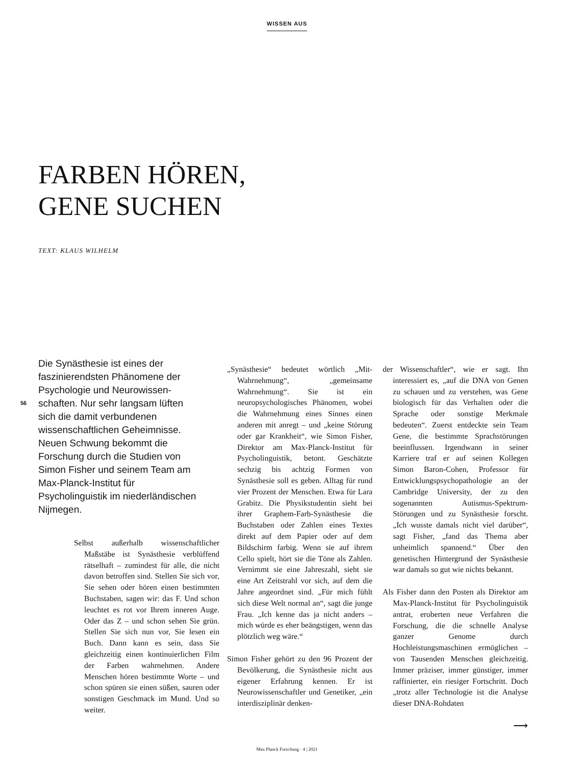WISSEN AUS
FARBEN HÖREN,
GENE SUCHEN
TEXT: KLAUS WILHELM
56
Die Synästhesie ist eines der faszinierendsten Phänomene der Psychologie und Neurowissen­schaften. Nur sehr langsam lüften sich die damit verbundenen wissenschaftlichen Geheimnisse. Neuen Schwung bekommt die Forschung durch die Studien von Simon Fisher und seinem Team am Max-Planck-Institut für Psycholinguistik im niederländi­schen Nijmegen.
Selbst außerhalb wissenschaftlicher Maßstäbe ist Synästhesie verblüffend rätselhaft – zumindest für alle, die nicht davon betroffen sind. Stellen Sie sich vor, Sie sehen oder hören einen bestimmten Buchstaben, sagen wir: das F. Und schon leuchtet es rot vor Ihrem inneren Auge. Oder das Z – und schon sehen Sie grün. Stellen Sie sich nun vor, Sie lesen ein Buch. Dann kann es sein, dass Sie gleichzeitig einen kontinuierlichen Film der Farben wahrnehmen. Andere Menschen hören bestimmte Worte – und schon spüren sie einen süßen, sauren oder sonstigen Geschmack im Mund. Und so weiter.
„Synästhesie“ bedeutet wörtlich „Mit-Wahrnehmung“, „gemeinsame Wahrnehmung“. Sie ist ein neuropsychologisches Phänomen, wobei die Wahrnehmung eines Sinnes einen anderen mit anregt – und „keine Störung oder gar Krankheit“, wie Simon Fisher, Direktor am Max-Planck-Institut für Psycholinguistik, betont. Geschätzte sechzig bis achtzig Formen von Synästhesie soll es geben. Alltag für rund vier Prozent der Menschen. Etwa für Lara Grabitz. Die Physikstudentin sieht bei ihrer Graphem-Farb-Synästhesie die Buchstaben oder Zahlen eines Textes direkt auf dem Papier oder auf dem Bildschirm farbig. Wenn sie auf ihrem Cello spielt, hört sie die Töne als Zahlen. Vernimmt sie eine Jahreszahl, sieht sie eine Art Zeitstrahl vor sich, auf dem die Jahre angeordnet sind. „Für mich fühlt sich diese Welt normal an“, sagt die junge Frau. „Ich kenne das ja nicht anders – mich würde es eher beängstigen, wenn das plötzlich weg wäre.“
Simon Fisher gehört zu den 96 Prozent der Bevölkerung, die Synästhesie nicht aus eigener Erfahrung kennen. Er ist Neurowissenschaftler und Genetiker, „ein interdisziplinär denken-
der Wissenschaftler“, wie er sagt. Ihn interessiert es, „auf die DNA von Genen zu schauen und zu verstehen, was Gene biologisch für das Verhalten oder die Sprache oder sonstige Merkmale bedeuten“. Zuerst entdeckte sein Team Gene, die bestimmte Sprachstörungen beeinflussen. Irgendwann in seiner Karriere traf er auf seinen Kollegen Simon Baron-Cohen, Professor für Entwicklungspsychopathologie an der Cambridge University, der zu den sogenannten Autismus-Spektrum-Störungen und zu Synästhesie forscht. „Ich wusste damals nicht viel darüber“, sagt Fisher, „fand das Thema aber unheimlich spannend.“ Über den genetischen Hintergrund der Synästhesie war damals so gut wie nichts bekannt.
Als Fisher dann den Posten als Direktor am Max-Planck-Institut für Psycholinguistik antrat, eroberten neue Verfahren die Forschung, die die schnelle Analyse ganzer Genome durch Hochleistungsmaschinen ermöglichen – von Tausenden Menschen gleichzeitig. Immer präziser, immer günstiger, immer raffinierter, ein riesiger Fortschritt. Doch „trotz aller Technologie ist die Analyse dieser DNA-Rohdaten
⟶
Max Planck Forschung · 4 | 2021